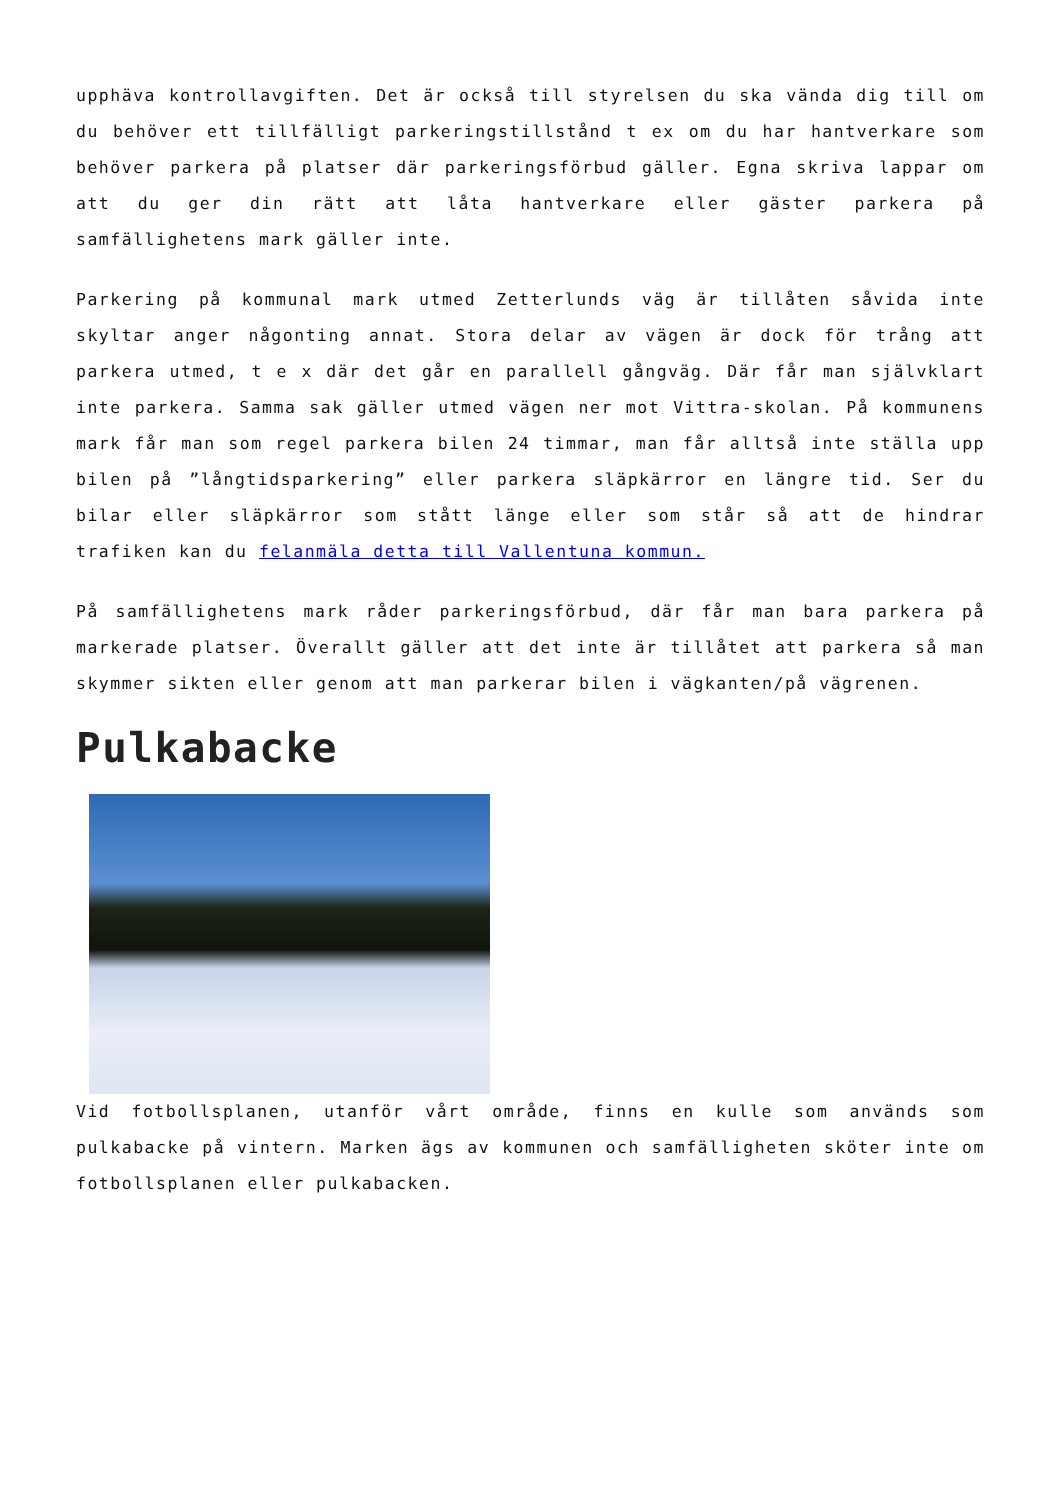upphäva kontrollavgiften. Det är också till styrelsen du ska vända dig till om du behöver ett tillfälligt parkeringstillstånd t ex om du har hantverkare som behöver parkera på platser där parkeringsförbud gäller. Egna skriva lappar om att du ger din rätt att låta hantverkare eller gäster parkera på samfällighetens mark gäller inte.
Parkering på kommunal mark utmed Zetterlunds väg är tillåten såvida inte skyltar anger någonting annat. Stora delar av vägen är dock för trång att parkera utmed, t e x där det går en parallell gångväg. Där får man självklart inte parkera. Samma sak gäller utmed vägen ner mot Vittra-skolan. På kommunens mark får man som regel parkera bilen 24 timmar, man får alltså inte ställa upp bilen på ”långtidsparkering” eller parkera släpkärror en längre tid. Ser du bilar eller släpkärror som stått länge eller som står så att de hindrar trafiken kan du felanmäla detta till Vallentuna kommun.
På samfällighetens mark råder parkeringsförbud, där får man bara parkera på markerade platser. Överallt gäller att det inte är tillåtet att parkera så man skymmer sikten eller genom att man parkerar bilen i vägkanten/på vägrenen.
Pulkabacke
Vid fotbollsplanen, utanför vårt område, finns en kulle som används som pulkabacke på vintern. Marken ägs av kommunen och samfälligheten sköter inte om fotbollsplanen eller pulkabacken.